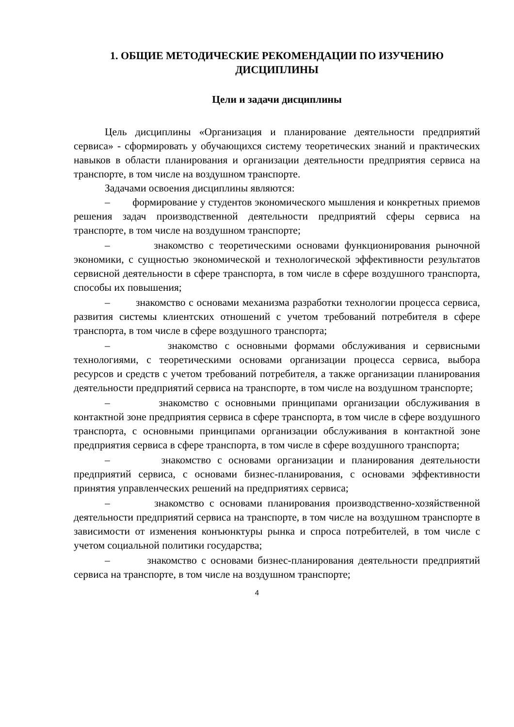1. ОБЩИЕ МЕТОДИЧЕСКИЕ РЕКОМЕНДАЦИИ ПО ИЗУЧЕНИЮ ДИСЦИПЛИНЫ
Цели и задачи дисциплины
Цель дисциплины «Организация и планирование деятельности предприятий сервиса» - сформировать у обучающихся систему теоретических знаний и практических навыков в области планирования и организации деятельности предприятия сервиса на транспорте, в том числе на воздушном транспорте.
Задачами освоения дисциплины являются:
– формирование у студентов экономического мышления и конкретных приемов решения задач производственной деятельности предприятий сферы сервиса на транспорте, в том числе на воздушном транспорте;
– знакомство с теоретическими основами функционирования рыночной экономики, с сущностью экономической и технологической эффективности результатов сервисной деятельности в сфере транспорта, в том числе в сфере воздушного транспорта, способы их повышения;
– знакомство с основами механизма разработки технологии процесса сервиса, развития системы клиентских отношений с учетом требований потребителя в сфере транспорта, в том числе в сфере воздушного транспорта;
– знакомство с основными формами обслуживания и сервисными технологиями, с теоретическими основами организации процесса сервиса, выбора ресурсов и средств с учетом требований потребителя, а также организации планирования деятельности предприятий сервиса на транспорте, в том числе на воздушном транспорте;
– знакомство с основными принципами организации обслуживания в контактной зоне предприятия сервиса в сфере транспорта, в том числе в сфере воздушного транспорта, с основными принципами организации обслуживания в контактной зоне предприятия сервиса в сфере транспорта, в том числе в сфере воздушного транспорта;
– знакомство с основами организации и планирования деятельности предприятий сервиса, с основами бизнес-планирования, с основами эффективности принятия управленческих решений на предприятиях сервиса;
– знакомство с основами планирования производственно-хозяйственной деятельности предприятий сервиса на транспорте, в том числе на воздушном транспорте в зависимости от изменения конъюнктуры рынка и спроса потребителей, в том числе с учетом социальной политики государства;
– знакомство с основами бизнес-планирования деятельности предприятий сервиса на транспорте, в том числе на воздушном транспорте;
4